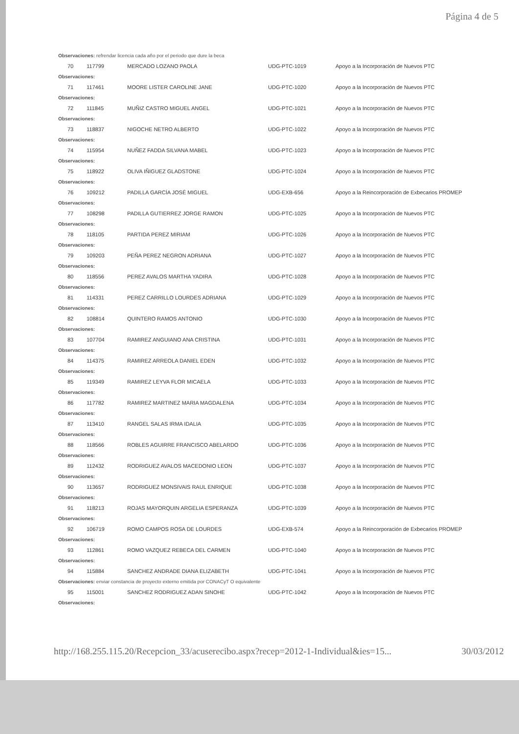Página 4 de 5
| Observaciones: refrendar licencia cada año por el periodo que dure la beca | | | | |
| 70 | 117799 | MERCADO LOZANO PAOLA | UDG-PTC-1019 | Apoyo a la Incorporación de Nuevos PTC |
| Observaciones: | | | | |
| 71 | 117461 | MOORE LISTER CAROLINE JANE | UDG-PTC-1020 | Apoyo a la Incorporación de Nuevos PTC |
| Observaciones: | | | | |
| 72 | 111845 | MUÑIZ CASTRO MIGUEL ANGEL | UDG-PTC-1021 | Apoyo a la Incorporación de Nuevos PTC |
| Observaciones: | | | | |
| 73 | 118837 | NIGOCHE NETRO ALBERTO | UDG-PTC-1022 | Apoyo a la Incorporación de Nuevos PTC |
| Observaciones: | | | | |
| 74 | 115954 | NUÑEZ FADDA SILVANA MABEL | UDG-PTC-1023 | Apoyo a la Incorporación de Nuevos PTC |
| Observaciones: | | | | |
| 75 | 118922 | OLIVA IÑIGUEZ GLADSTONE | UDG-PTC-1024 | Apoyo a la Incorporación de Nuevos PTC |
| Observaciones: | | | | |
| 76 | 109212 | PADILLA GARCÍA JOSÉ MIGUEL | UDG-EXB-656 | Apoyo a la Reincorporación de Exbecarios PROMEP |
| Observaciones: | | | | |
| 77 | 108298 | PADILLA GUTIERREZ JORGE RAMON | UDG-PTC-1025 | Apoyo a la Incorporación de Nuevos PTC |
| Observaciones: | | | | |
| 78 | 118105 | PARTIDA PEREZ MIRIAM | UDG-PTC-1026 | Apoyo a la Incorporación de Nuevos PTC |
| Observaciones: | | | | |
| 79 | 109203 | PEÑA PEREZ NEGRON ADRIANA | UDG-PTC-1027 | Apoyo a la Incorporación de Nuevos PTC |
| Observaciones: | | | | |
| 80 | 118556 | PEREZ AVALOS MARTHA YADIRA | UDG-PTC-1028 | Apoyo a la Incorporación de Nuevos PTC |
| Observaciones: | | | | |
| 81 | 114331 | PEREZ CARRILLO LOURDES ADRIANA | UDG-PTC-1029 | Apoyo a la Incorporación de Nuevos PTC |
| Observaciones: | | | | |
| 82 | 108814 | QUINTERO RAMOS ANTONIO | UDG-PTC-1030 | Apoyo a la Incorporación de Nuevos PTC |
| Observaciones: | | | | |
| 83 | 107704 | RAMIREZ ANGUIANO ANA CRISTINA | UDG-PTC-1031 | Apoyo a la Incorporación de Nuevos PTC |
| Observaciones: | | | | |
| 84 | 114375 | RAMIREZ ARREOLA DANIEL EDEN | UDG-PTC-1032 | Apoyo a la Incorporación de Nuevos PTC |
| Observaciones: | | | | |
| 85 | 119349 | RAMIREZ LEYVA FLOR MICAELA | UDG-PTC-1033 | Apoyo a la Incorporación de Nuevos PTC |
| Observaciones: | | | | |
| 86 | 117782 | RAMIREZ MARTINEZ MARIA MAGDALENA | UDG-PTC-1034 | Apoyo a la Incorporación de Nuevos PTC |
| Observaciones: | | | | |
| 87 | 113410 | RANGEL SALAS IRMA IDALIA | UDG-PTC-1035 | Apoyo a la Incorporación de Nuevos PTC |
| Observaciones: | | | | |
| 88 | 118566 | ROBLES AGUIRRE FRANCISCO ABELARDO | UDG-PTC-1036 | Apoyo a la Incorporación de Nuevos PTC |
| Observaciones: | | | | |
| 89 | 112432 | RODRIGUEZ AVALOS MACEDONIO LEON | UDG-PTC-1037 | Apoyo a la Incorporación de Nuevos PTC |
| Observaciones: | | | | |
| 90 | 113657 | RODRIGUEZ MONSIVAIS RAUL ENRIQUE | UDG-PTC-1038 | Apoyo a la Incorporación de Nuevos PTC |
| Observaciones: | | | | |
| 91 | 118213 | ROJAS MAYORQUIN ARGELIA ESPERANZA | UDG-PTC-1039 | Apoyo a la Incorporación de Nuevos PTC |
| Observaciones: | | | | |
| 92 | 106719 | ROMO CAMPOS ROSA DE LOURDES | UDG-EXB-574 | Apoyo a la Reincorporación de Exbecarios PROMEP |
| Observaciones: | | | | |
| 93 | 112861 | ROMO VAZQUEZ REBECA DEL CARMEN | UDG-PTC-1040 | Apoyo a la Incorporación de Nuevos PTC |
| Observaciones: | | | | |
| 94 | 115884 | SANCHEZ ANDRADE DIANA ELIZABETH | UDG-PTC-1041 | Apoyo a la Incorporación de Nuevos PTC |
| Observaciones: enviar constancia de proyecto externo emitida por CONACyT O equivalente | | | | |
| 95 | 115001 | SANCHEZ RODRIGUEZ ADAN SINOHE | UDG-PTC-1042 | Apoyo a la Incorporación de Nuevos PTC |
| Observaciones: | | | | |
http://168.255.115.20/Recepcion_33/acuserecibo.aspx?recep=2012-1-Individual&ies=15... 30/03/2012